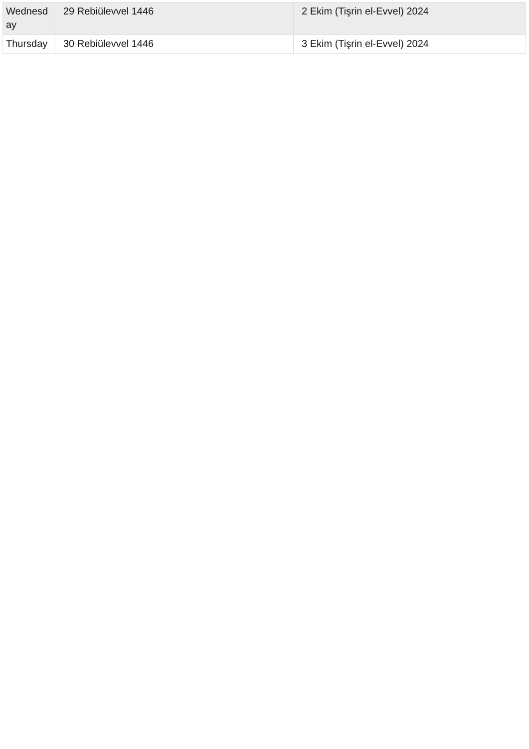| Wednesd ay | 29 Rebiülevvel 1446 | 2 Ekim (Tişrin el-Evvel) 2024 |
| Thursday | 30 Rebiülevvel 1446 | 3 Ekim (Tişrin el-Evvel) 2024 |